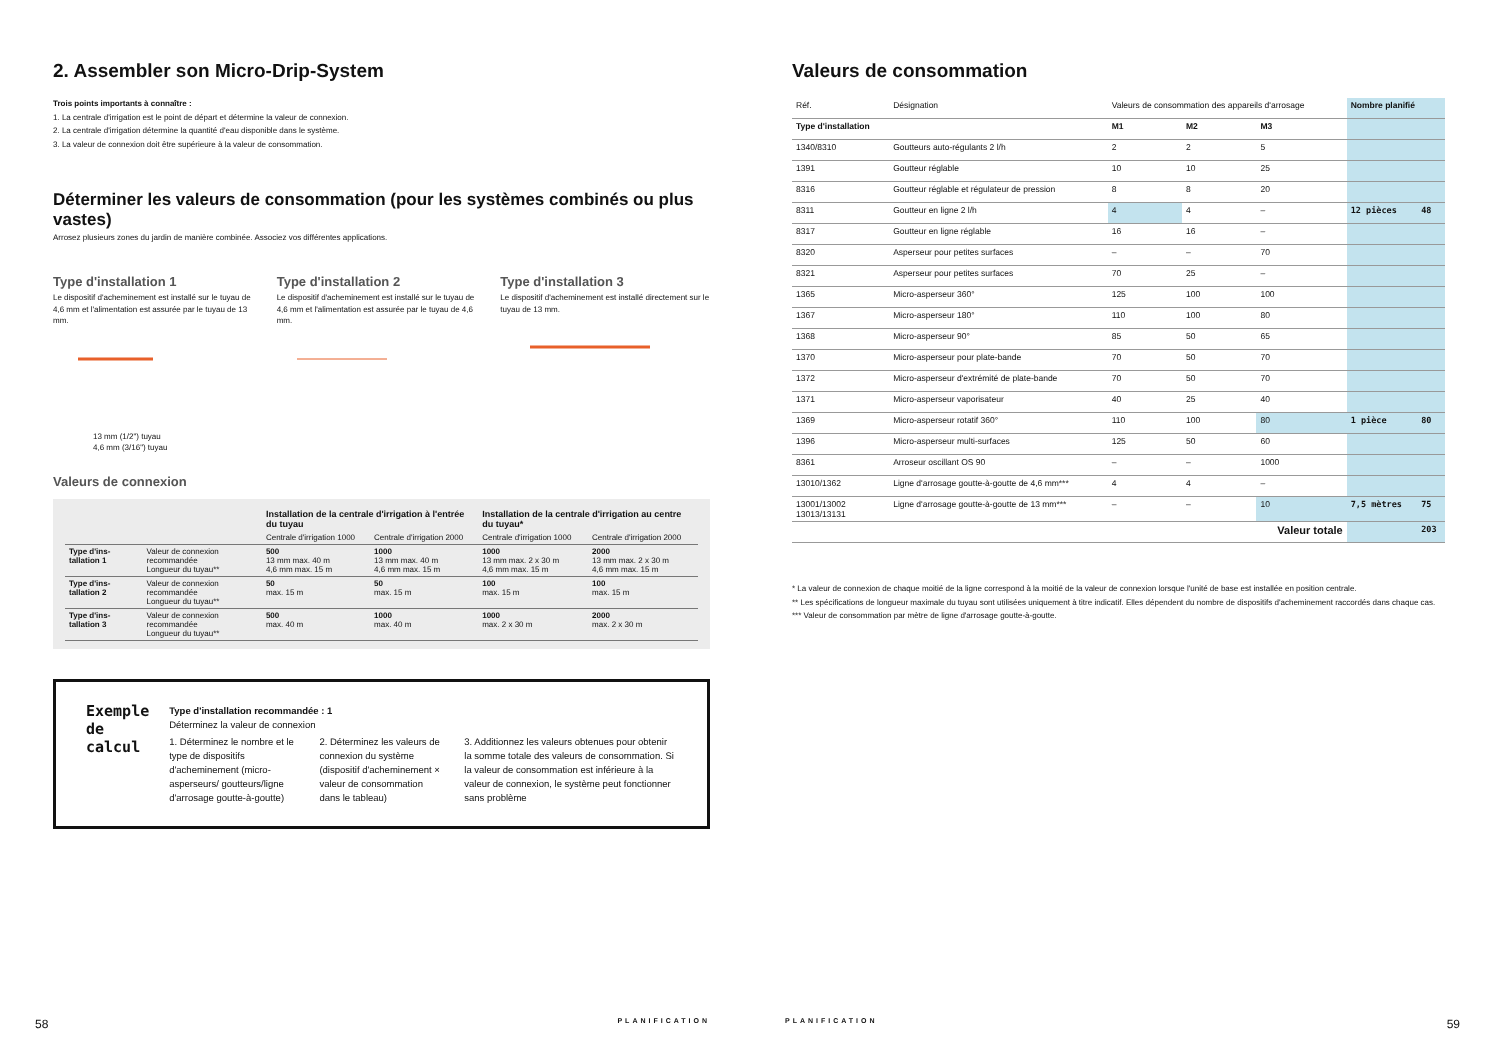2. Assembler son Micro-Drip-System
Trois points importants à connaître :
1. La centrale d'irrigation est le point de départ et détermine la valeur de connexion.
2. La centrale d'irrigation détermine la quantité d'eau disponible dans le système.
3. La valeur de connexion doit être supérieure à la valeur de consommation.
Déterminer les valeurs de consommation (pour les systèmes combinés ou plus vastes)
Arrosez plusieurs zones du jardin de manière combinée. Associez vos différentes applications.
Type d'installation 1
Le dispositif d'acheminement est installé sur le tuyau de 4,6 mm et l'alimentation est assurée par le tuyau de 13 mm.
Type d'installation 2
Le dispositif d'acheminement est installé sur le tuyau de 4,6 mm et l'alimentation est assurée par le tuyau de 4,6 mm.
Type d'installation 3
Le dispositif d'acheminement est installé directement sur le tuyau de 13 mm.
13 mm (1/2") tuyau
4,6 mm (3/16") tuyau
Valeurs de connexion
| | | Installation de la centrale d'irrigation à l'entrée du tuyau | | Installation de la centrale d'irrigation au centre du tuyau* | |
| --- | --- | --- | --- | --- | --- |
| | | Centrale d'irrigation 1000 | Centrale d'irrigation 2000 | Centrale d'irrigation 1000 | Centrale d'irrigation 2000 |
| Type d'ins-tallation 1 | Valeur de connexion recommandée Longueur du tuyau** | 500 13 mm max. 40 m 4,6 mm max. 15 m | 1000 13 mm max. 40 m 4,6 mm max. 15 m | 1000 13 mm max. 2 x 30 m 4,6 mm max. 15 m | 2000 13 mm max. 2 x 30 m 4,6 mm max. 15 m |
| Type d'ins-tallation 2 | Valeur de connexion recommandée Longueur du tuyau** | 50 max. 15 m | 50 max. 15 m | 100 max. 15 m | 100 max. 15 m |
| Type d'ins-tallation 3 | Valeur de connexion recommandée Longueur du tuyau** | 500 max. 40 m | 1000 max. 40 m | 1000 max. 2 x 30 m | 2000 max. 2 x 30 m |
Exemple de calcul
Type d'installation recommandée : 1
Déterminez la valeur de connexion
1. Déterminez le nombre et le type de dispositifs d'acheminement (micro-asperseurs/ goutteurs/ligne d'arrosage goutte-à-goutte)
2. Déterminez les valeurs de connexion du système (dispositif d'acheminement × valeur de consommation dans le tableau)
3. Additionnez les valeurs obtenues pour obtenir la somme totale des valeurs de consommation. Si la valeur de consommation est inférieure à la valeur de connexion, le système peut fonctionner sans problème
58 PLANIFICATION
Valeurs de consommation
| Réf. | Désignation | Valeurs de consommation des appareils d'arrosage | | | Nombre planifié | |
| Type d'installation | | M1 | M2 | M3 | | |
| 1340/8310 | Goutteurs auto-régulants 2 l/h | 2 | 2 | 5 | | |
| 1391 | Goutteur réglable | 10 | 10 | 25 | | |
| 8316 | Goutteur réglable et régulateur de pression | 8 | 8 | 20 | | |
| 8311 | Goutteur en ligne 2 l/h | 4 | 4 | – | 12 pièces | 48 |
| 8317 | Goutteur en ligne réglable | 16 | 16 | – | | |
| 8320 | Asperseur pour petites surfaces | – | – | 70 | | |
| 8321 | Asperseur pour petites surfaces | 70 | 25 | – | | |
| 1365 | Micro-asperseur 360° | 125 | 100 | 100 | | |
| 1367 | Micro-asperseur 180° | 110 | 100 | 80 | | |
| 1368 | Micro-asperseur 90° | 85 | 50 | 65 | | |
| 1370 | Micro-asperseur pour plate-bande | 70 | 50 | 70 | | |
| 1372 | Micro-asperseur d'extrémité de plate-bande | 70 | 50 | 70 | | |
| 1371 | Micro-asperseur vaporisateur | 40 | 25 | 40 | | |
| 1369 | Micro-asperseur rotatif 360° | 110 | 100 | 80 | 1 pièce | 80 |
| 1396 | Micro-asperseur multi-surfaces | 125 | 50 | 60 | | |
| 8361 | Arroseur oscillant OS 90 | – | – | 1000 | | |
| 13010/1362 | Ligne d'arrosage goutte-à-goutte de 4,6 mm*** | 4 | 4 | – | | |
| 13001/13002 13013/13131 | Ligne d'arrosage goutte-à-goutte de 13 mm*** | – | – | 10 | 7,5 mètres | 75 |
| Valeur totale | | | | | | 203 |
* La valeur de connexion de chaque moitié de la ligne correspond à la moitié de la valeur de connexion lorsque l'unité de base est installée en position centrale.
** Les spécifications de longueur maximale du tuyau sont utilisées uniquement à titre indicatif. Elles dépendent du nombre de dispositifs d'acheminement raccordés dans chaque cas.
*** Valeur de consommation par mètre de ligne d'arrosage goutte-à-goutte.
PLANIFICATION 59